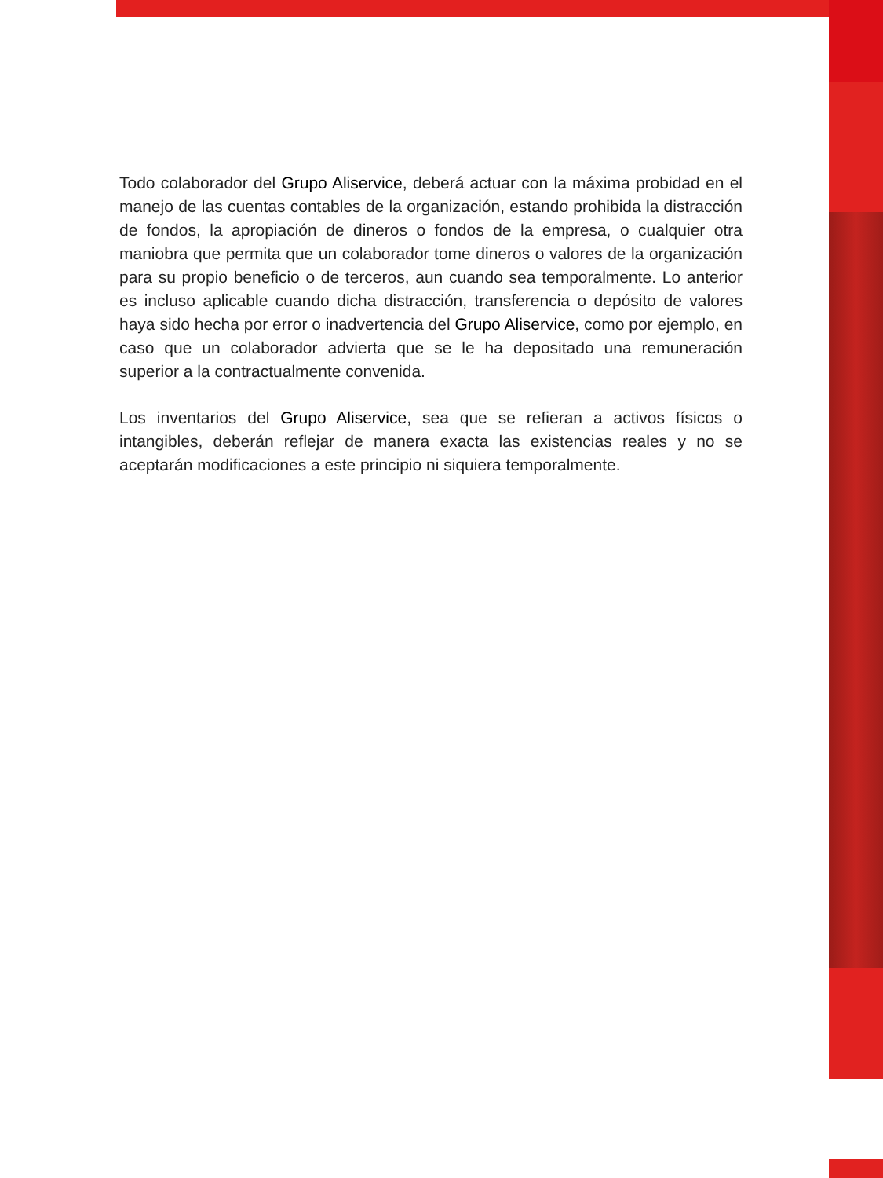Todo colaborador del Grupo Aliservice, deberá actuar con la máxima probidad en el manejo de las cuentas contables de la organización, estando prohibida la distracción de fondos, la apropiación de dineros o fondos de la empresa, o cualquier otra maniobra que permita que un colaborador tome dineros o valores de la organización para su propio beneficio o de terceros, aun cuando sea temporalmente. Lo anterior es incluso aplicable cuando dicha distracción, transferencia o depósito de valores haya sido hecha por error o inadvertencia del Grupo Aliservice, como por ejemplo, en caso que un colaborador advierta que se le ha depositado una remuneración superior a la contractualmente convenida.
Los inventarios del Grupo Aliservice, sea que se refieran a activos físicos o intangibles, deberán reflejar de manera exacta las existencias reales y no se aceptarán modificaciones a este principio ni siquiera temporalmente.